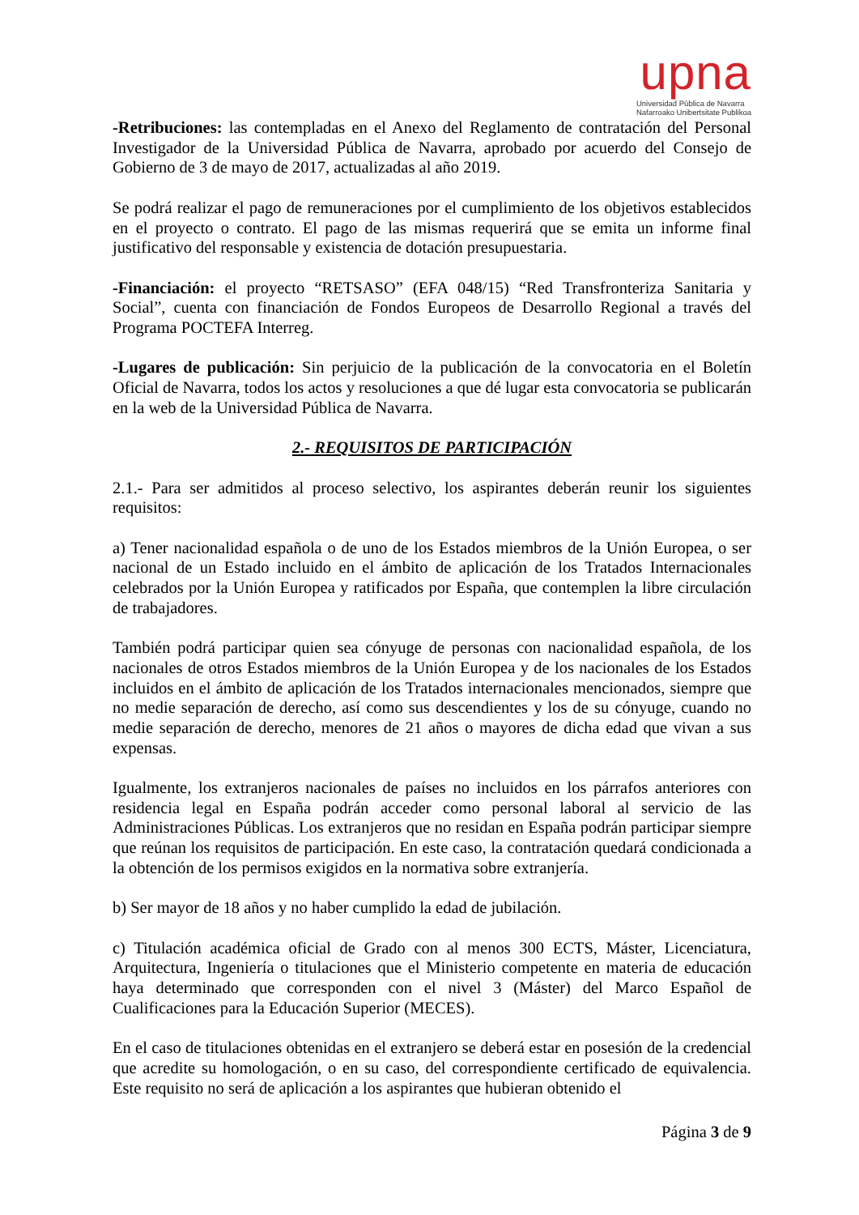upna
Universidad Pública de Navarra
Nafarroako Unibertsitate Publikoa
-Retribuciones: las contempladas en el Anexo del Reglamento de contratación del Personal Investigador de la Universidad Pública de Navarra, aprobado por acuerdo del Consejo de Gobierno de 3 de mayo de 2017, actualizadas al año 2019.
Se podrá realizar el pago de remuneraciones por el cumplimiento de los objetivos establecidos en el proyecto o contrato. El pago de las mismas requerirá que se emita un informe final justificativo del responsable y existencia de dotación presupuestaria.
-Financiación: el proyecto “RETSASO” (EFA 048/15) “Red Transfronteriza Sanitaria y Social”, cuenta con financiación de Fondos Europeos de Desarrollo Regional a través del Programa POCTEFA Interreg.
-Lugares de publicación: Sin perjuicio de la publicación de la convocatoria en el Boletín Oficial de Navarra, todos los actos y resoluciones a que dé lugar esta convocatoria se publicarán en la web de la Universidad Pública de Navarra.
2.- REQUISITOS DE PARTICIPACIÓN
2.1.- Para ser admitidos al proceso selectivo, los aspirantes deberán reunir los siguientes requisitos:
a) Tener nacionalidad española o de uno de los Estados miembros de la Unión Europea, o ser nacional de un Estado incluido en el ámbito de aplicación de los Tratados Internacionales celebrados por la Unión Europea y ratificados por España, que contemplen la libre circulación de trabajadores.
También podrá participar quien sea cónyuge de personas con nacionalidad española, de los nacionales de otros Estados miembros de la Unión Europea y de los nacionales de los Estados incluidos en el ámbito de aplicación de los Tratados internacionales mencionados, siempre que no medie separación de derecho, así como sus descendientes y los de su cónyuge, cuando no medie separación de derecho, menores de 21 años o mayores de dicha edad que vivan a sus expensas.
Igualmente, los extranjeros nacionales de países no incluidos en los párrafos anteriores con residencia legal en España podrán acceder como personal laboral al servicio de las Administraciones Públicas. Los extranjeros que no residan en España podrán participar siempre que reúnan los requisitos de participación. En este caso, la contratación quedará condicionada a la obtención de los permisos exigidos en la normativa sobre extranjería.
b) Ser mayor de 18 años y no haber cumplido la edad de jubilación.
c) Titulación académica oficial de Grado con al menos 300 ECTS, Máster, Licenciatura, Arquitectura, Ingeniería o titulaciones que el Ministerio competente en materia de educación haya determinado que corresponden con el nivel 3 (Máster) del Marco Español de Cualificaciones para la Educación Superior (MECES).
En el caso de titulaciones obtenidas en el extranjero se deberá estar en posesión de la credencial que acredite su homologación, o en su caso, del correspondiente certificado de equivalencia. Este requisito no será de aplicación a los aspirantes que hubieran obtenido el
Página 3 de 9